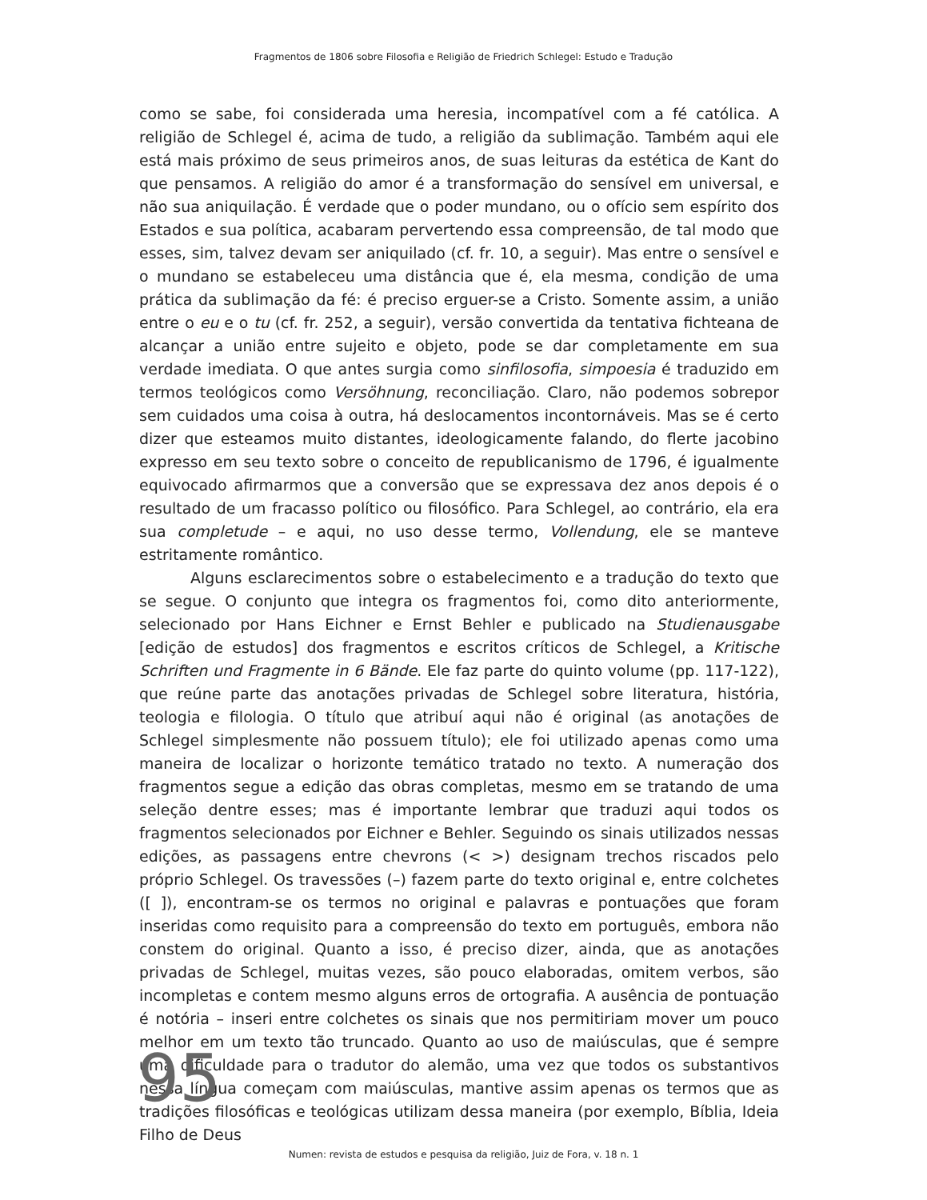Fragmentos de 1806 sobre Filosofia e Religião de Friedrich Schlegel: Estudo e Tradução
como se sabe, foi considerada uma heresia, incompatível com a fé católica. A religião de Schlegel é, acima de tudo, a religião da sublimação. Também aqui ele está mais próximo de seus primeiros anos, de suas leituras da estética de Kant do que pensamos. A religião do amor é a transformação do sensível em universal, e não sua aniquilação. É verdade que o poder mundano, ou o ofício sem espírito dos Estados e sua política, acabaram pervertendo essa compreensão, de tal modo que esses, sim, talvez devam ser aniquilado (cf. fr. 10, a seguir). Mas entre o sensível e o mundano se estabeleceu uma distância que é, ela mesma, condição de uma prática da sublimação da fé: é preciso erguer-se a Cristo. Somente assim, a união entre o eu e o tu (cf. fr. 252, a seguir), versão convertida da tentativa fichteana de alcançar a união entre sujeito e objeto, pode se dar completamente em sua verdade imediata. O que antes surgia como sinfilosofia, simpoesia é traduzido em termos teológicos como Versöhnung, reconciliação. Claro, não podemos sobrepor sem cuidados uma coisa à outra, há deslocamentos incontornáveis. Mas se é certo dizer que esteamos muito distantes, ideologicamente falando, do flerte jacobino expresso em seu texto sobre o conceito de republicanismo de 1796, é igualmente equivocado afirmarmos que a conversão que se expressava dez anos depois é o resultado de um fracasso político ou filosófico. Para Schlegel, ao contrário, ela era sua completude – e aqui, no uso desse termo, Vollendung, ele se manteve estritamente romântico.
Alguns esclarecimentos sobre o estabelecimento e a tradução do texto que se segue. O conjunto que integra os fragmentos foi, como dito anteriormente, selecionado por Hans Eichner e Ernst Behler e publicado na Studienausgabe [edição de estudos] dos fragmentos e escritos críticos de Schlegel, a Kritische Schriften und Fragmente in 6 Bände. Ele faz parte do quinto volume (pp. 117-122), que reúne parte das anotações privadas de Schlegel sobre literatura, história, teologia e filologia. O título que atribuí aqui não é original (as anotações de Schlegel simplesmente não possuem título); ele foi utilizado apenas como uma maneira de localizar o horizonte temático tratado no texto. A numeração dos fragmentos segue a edição das obras completas, mesmo em se tratando de uma seleção dentre esses; mas é importante lembrar que traduzi aqui todos os fragmentos selecionados por Eichner e Behler. Seguindo os sinais utilizados nessas edições, as passagens entre chevrons (< >) designam trechos riscados pelo próprio Schlegel. Os travessões (–) fazem parte do texto original e, entre colchetes ([ ]), encontram-se os termos no original e palavras e pontuações que foram inseridas como requisito para a compreensão do texto em português, embora não constem do original. Quanto a isso, é preciso dizer, ainda, que as anotações privadas de Schlegel, muitas vezes, são pouco elaboradas, omitem verbos, são incompletas e contem mesmo alguns erros de ortografia. A ausência de pontuação é notória – inseri entre colchetes os sinais que nos permitiriam mover um pouco melhor em um texto tão truncado. Quanto ao uso de maiúsculas, que é sempre uma dificuldade para o tradutor do alemão, uma vez que todos os substantivos nessa língua começam com maiúsculas, mantive assim apenas os termos que as tradições filosóficas e teológicas utilizam dessa maneira (por exemplo, Bíblia, Ideia Filho de Deus
95
Numen: revista de estudos e pesquisa da religião, Juiz de Fora, v. 18 n. 1